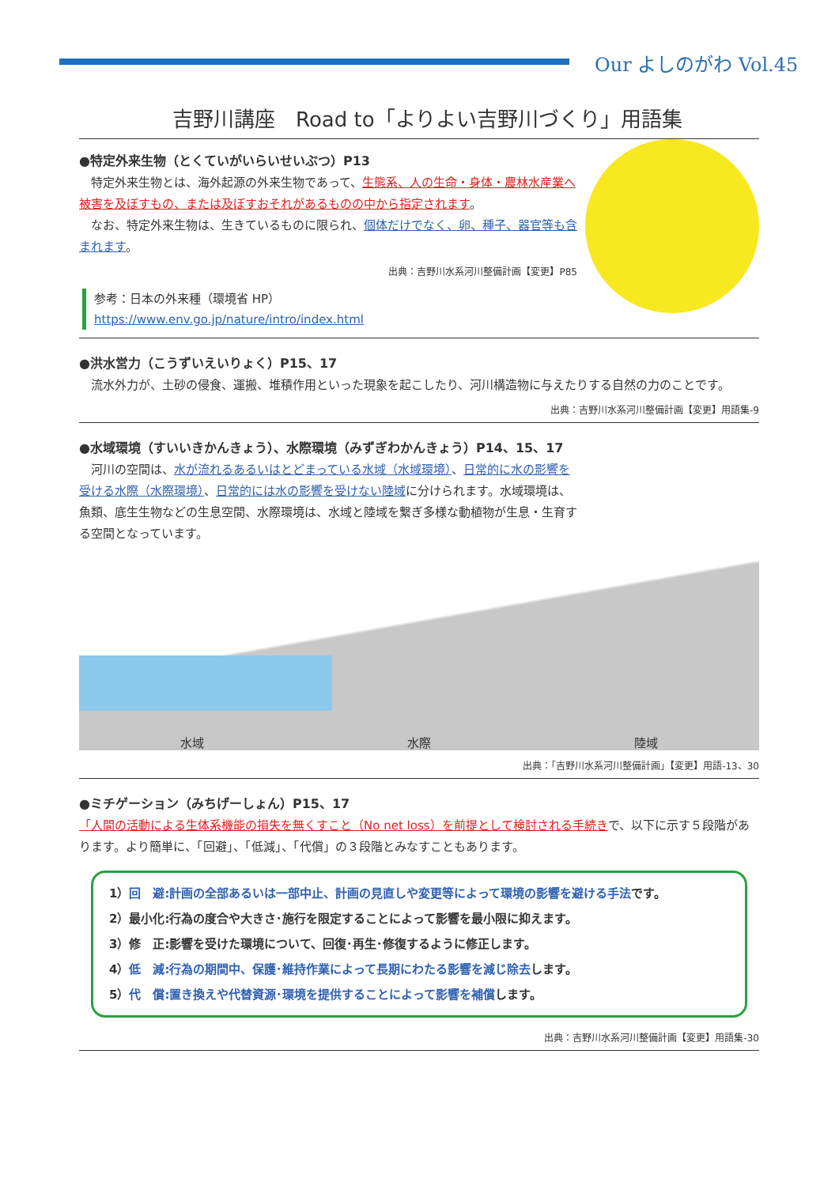Our よしのがわ Vol.45
吉野川講座　Road to「よりよい吉野川づくり」用語集
●特定外来生物（とくていがいらいせいぶつ）P13
　特定外来生物とは、海外起源の外来生物であって、生態系、人の生命・身体・農林水産業へ被害を及ぼすもの、または及ぼすおそれがあるものの中から指定されます。
　なお、特定外来生物は、生きているものに限られ、個体だけでなく、卵、種子、器官等も含まれます。
出典：吉野川水系河川整備計画【変更】P85
参考：日本の外来種（環境省 HP）
https://www.env.go.jp/nature/intro/index.html
●洪水営力（こうずいえいりょく）P15、17
　流水外力が、土砂の侵食、運搬、堆積作用といった現象を起こしたり、河川構造物に与えたりする自然の力のことです。
出典：吉野川水系河川整備計画【変更】用語集-9
●水域環境（すいいきかんきょう）、水際環境（みずぎわかんきょう）P14、15、17
　河川の空間は、水が流れるあるいはとどまっている水域（水域環境）、日常的に水の影響を受ける水際（水際環境）、日常的には水の影響を受けない陸域に分けられます。水域環境は、魚類、底生生物などの生息空間、水際環境は、水域と陸域を繋ぎ多様な動植物が生息・生育する空間となっています。
水域 水際 陸域
出典：「吉野川水系河川整備計画」【変更】用語-13、30
●ミチゲーション（みちげーしょん）P15、17
「人間の活動による生体系機能の損失を無くすこと（No net loss）を前提として検討される手続きで、以下に示す５段階があります。より簡単に、「回避」、「低減」、「代償」の３段階とみなすこともあります。
1）回　避:計画の全部あるいは一部中止、計画の見直しや変更等によって環境の影響を避ける手法です。
2）最小化:行為の度合や大きさ･施行を限定することによって影響を最小限に抑えます。
3）修　正:影響を受けた環境について、回復･再生･修復するように修正します。
4）低　減:行為の期間中、保護･維持作業によって長期にわたる影響を減じ除去します。
5）代　償:置き換えや代替資源･環境を提供することによって影響を補償します。
出典：吉野川水系河川整備計画【変更】用語集-30